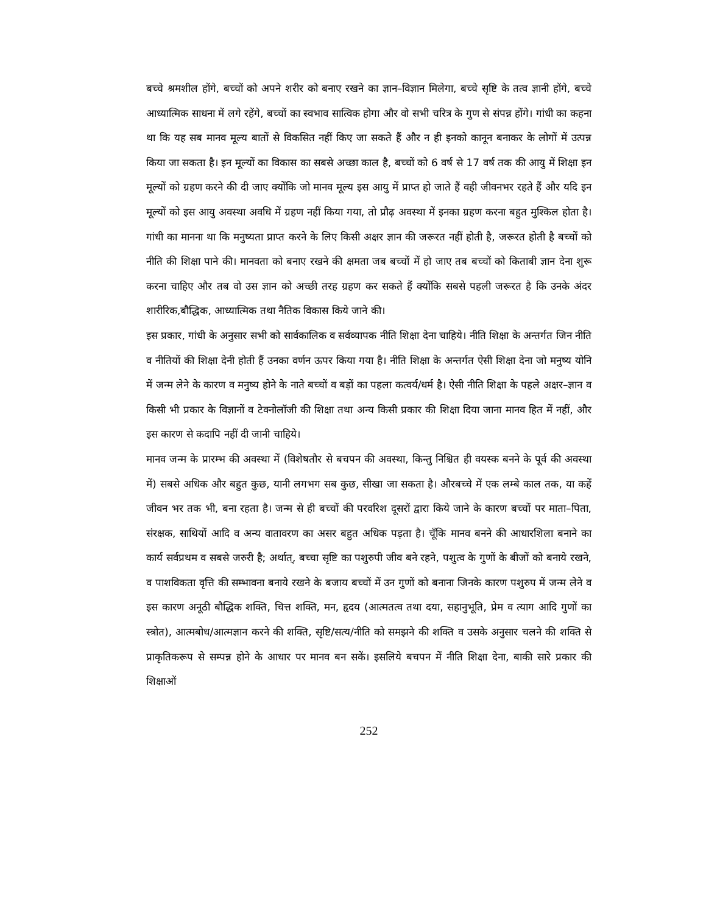बच्चे श्रमशील होंगे, बच्चों को अपने शरीर को बनाए रखने का ज्ञान–विज्ञान मिलेगा, बच्चे सृष्टि के तत्व ज्ञानी होंगे, बच्चे आध्यात्मिक साधना में लगे रहेंगे, बच्चों का स्वभाव सात्विक होगा और वो सभी चरित्र के गुण से संपन्न होंगे। गांधी का कहना था कि यह सब मानव मूल्य बातों से विकसित नहीं किए जा सकते हैं और न ही इनको कानून बनाकर के लोगों में उत्पन्न किया जा सकता है। इन मूल्यों का विकास का सबसे अच्छा काल है, बच्चों को 6 वर्ष से 17 वर्ष तक की आयु में शिक्षा इन मूल्यों को ग्रहण करने की दी जाए क्योंकि जो मानव मूल्य इस आयु में प्राप्त हो जाते हैं वही जीवनभर रहते हैं और यदि इन मूल्यों को इस आयु अवस्था अवधि में ग्रहण नहीं किया गया, तो प्रौढ़ अवस्था में इनका ग्रहण करना बहुत मुश्किल होता है। गांधी का मानना था कि मनुष्यता प्राप्त करने के लिए किसी अक्षर ज्ञान की जरूरत नहीं होती है, जरूरत होती है बच्चों को नीति की शिक्षा पाने की। मानवता को बनाए रखने की क्षमता जब बच्चों में हो जाए तब बच्चों को किताबी ज्ञान देना शुरू करना चाहिए और तब वो उस ज्ञान को अच्छी तरह ग्रहण कर सकते हैं क्योंकि सबसे पहली जरूरत है कि उनके अंदर शारीरिक,बौद्धिक, आध्यात्मिक तथा नैतिक विकास किये जाने की।
इस प्रकार, गांधी के अनुसार सभी को सार्वकालिक व सर्वव्यापक नीति शिक्षा देना चाहिये। नीति शिक्षा के अन्तर्गत जिन नीति व नीतियों की शिक्षा देनी होती हैं उनका वर्णन ऊपर किया गया है। नीति शिक्षा के अन्तर्गत ऐसी शिक्षा देना जो मनुष्य योनि में जन्म लेने के कारण व मनुष्य होने के नाते बच्चों व बड़ों का पहला कत्वर्य/धर्म है। ऐसी नीति शिक्षा के पहले अक्षर–ज्ञान व किसी भी प्रकार के विज्ञानों व टेक्नोलॉजी की शिक्षा तथा अन्य किसी प्रकार की शिक्षा दिया जाना मानव हित में नहीं, और इस कारण से कदापि नहीं दी जानी चाहिये।
मानव जन्म के प्रारम्भ की अवस्था में (विशेषतौर से बचपन की अवस्था, किन्तु निश्चित ही वयस्क बनने के पूर्व की अवस्था में) सबसे अधिक और बहुत कुछ, यानी लगभग सब कुछ, सीखा जा सकता है। औरबच्चे में एक लम्बे काल तक, या कहें जीवन भर तक भी, बना रहता है। जन्म से ही बच्चों की परवरिश दूसरों द्वारा किये जाने के कारण बच्चों पर माता–पिता, संरक्षक, साथियों आदि व अन्य वातावरण का असर बहुत अधिक पड़ता है। चूँकि मानव बनने की आधारशिला बनाने का कार्य सर्वप्रथम व सबसे जरुरी है; अर्थात्, बच्चा सृष्टि का पशुरुपी जीव बने रहने, पशुत्व के गुणों के बीजों को बनाये रखने, व पाशविकता वृत्ति की सम्भावना बनाये रखने के बजाय बच्चों में उन गुणों को बनाना जिनके कारण पशुरुप में जन्म लेने व इस कारण अनूठी बौद्धिक शक्ति, चित्त शक्ति, मन, हृदय (आत्मतत्व तथा दया, सहानुभूति, प्रेम व त्याग आदि गुणों का स्त्रोत), आत्मबोध/आत्मज्ञान करने की शक्ति, सृष्टि/सत्य/नीति को समझने की शक्ति व उसके अनुसार चलने की शक्ति से प्राकृतिकरूप से सम्पन्न होने के आधार पर मानव बन सकें। इसलिये बचपन में नीति शिक्षा देना, बाकी सारे प्रकार की शिक्षाओं
252